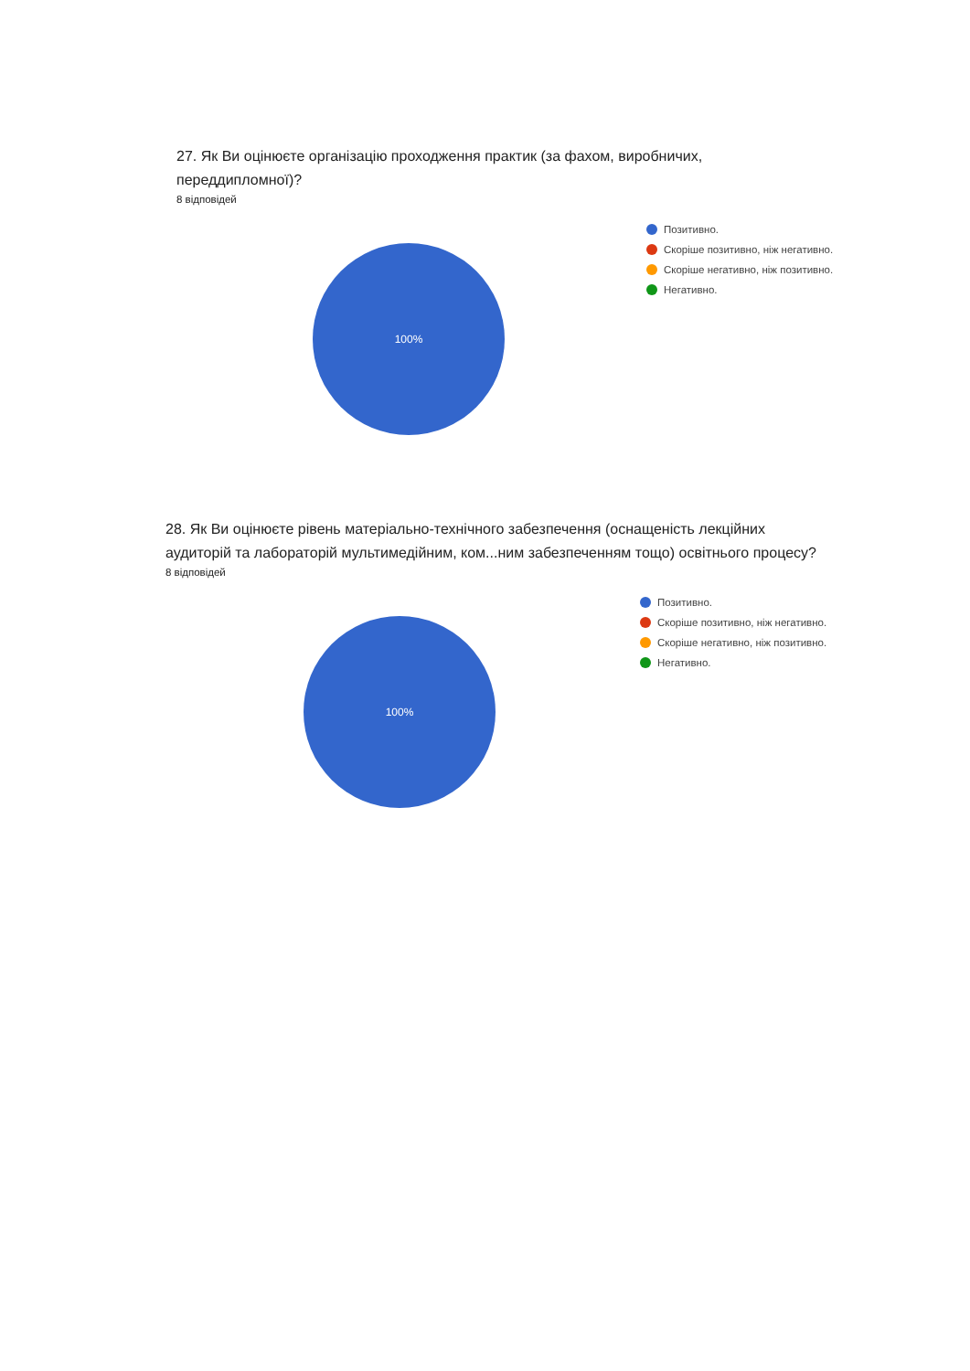27. Як Ви оцінюєте організацію проходження практик (за фахом, виробничих,
переддипломної)?
8 відповідей
100%
Позитивно.
Скоріше позитивно, ніж негативно.
Скоріше негативно, ніж позитивно.
Негативно.
28. Як Ви оцінюєте рівень матеріально-технічного забезпечення (оснащеність лекційних
аудиторій та лабораторій мультимедійним, ком...ним забезпеченням тощо) освітнього процесу?
8 відповідей
100%
Позитивно.
Скоріше позитивно, ніж негативно.
Скоріше негативно, ніж позитивно.
Негативно.